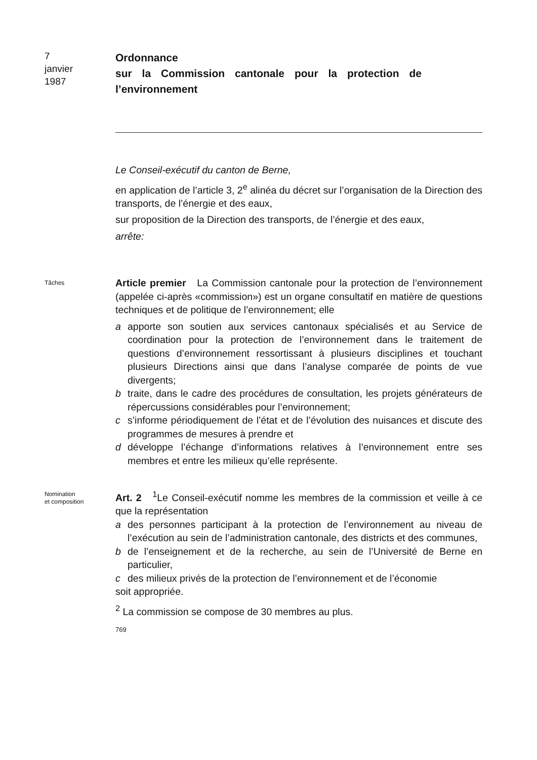7
janvier
1987
Ordonnance
sur la Commission cantonale pour la protection de l’environnement
Le Conseil-exécutif du canton de Berne,
en application de l’article 3, 2<sup>e</sup> alinéa du décret sur l’organisation de la Direction des transports, de l’énergie et des eaux,
sur proposition de la Direction des transports, de l’énergie et des eaux,
arrête:
Tâches
Article premier La Commission cantonale pour la protection de l’environnement (appelée ci-après «commission») est un organe consultatif en matière de questions techniques et de politique de l’environnement; elle
a apporte son soutien aux services cantonaux spécialisés et au Service de coordination pour la protection de l’environnement dans le traitement de questions d’environnement ressortissant à plusieurs disciplines et touchant plusieurs Directions ainsi que dans l’analyse comparée de points de vue divergents;
b traite, dans le cadre des procédures de consultation, les projets générateurs de répercussions considérables pour l’environnement;
c s’informe périodiquement de l’état et de l’évolution des nuisances et discute des programmes de mesures à prendre et
d développe l’échange d’informations relatives à l’environnement entre ses membres et entre les milieux qu’elle représente.
Nomination
et composition
Art. 2 <sup>1</sup>Le Conseil-exécutif nomme les membres de la commission et veille à ce que la représentation
a des personnes participant à la protection de l’environnement au niveau de l’exécution au sein de l’administration cantonale, des districts et des communes,
b de l’enseignement et de la recherche, au sein de l’Université de Berne en particulier,
c des milieux privés de la protection de l’environnement et de l’économie
soit appropriée.
<sup>2</sup> La commission se compose de 30 membres au plus.
769